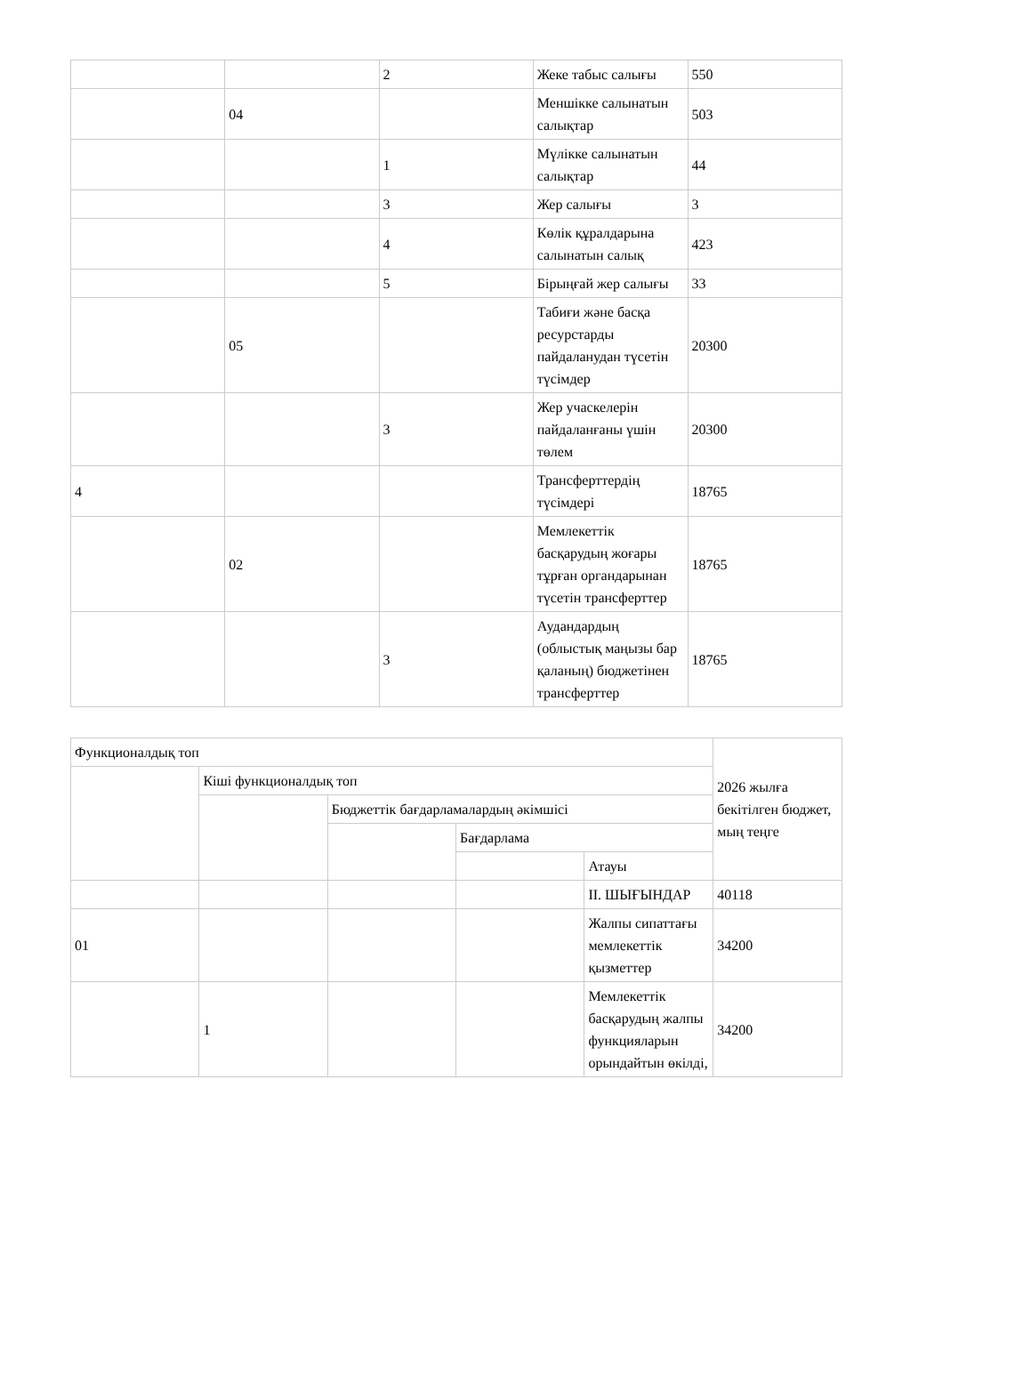| | | 2 | Жеке табыс салығы | 550 |
| | 04 | | Меншікке салынатын салықтар | 503 |
| | | 1 | Мүлікке салынатын салықтар | 44 |
| | | 3 | Жер салығы | 3 |
| | | 4 | Көлік құралдарына салынатын салық | 423 |
| | | 5 | Бірыңғай жер салығы | 33 |
| | 05 | | Табиғи және басқа ресурстарды пайдаланудан түсетін түсімдер | 20300 |
| | | 3 | Жер учаскелерін пайдаланғаны үшін төлем | 20300 |
| 4 | | | Трансферттердің түсімдері | 18765 |
| | 02 | | Мемлекеттік басқарудың жоғары тұрған органдарынан түсетін трансферттер | 18765 |
| | | 3 | Аудандардың (облыстық маңызы бар қаланың) бюджетінен трансферттер | 18765 |
| Функционалдық топ | | | | | 2026 жылға бекітілген бюджет, мың теңге |
| | Кіші функционалдық топ | | | | |
| | | Бюджеттік бағдарламалардың әкімшісі | | | |
| | | | Бағдарлама | | |
| | | | | Атауы | |
| | | | | II. ШЫҒЫНДАР | 40118 |
| 01 | | | | Жалпы сипаттағы мемлекеттік қызметтер | 34200 |
| | 1 | | | Мемлекеттік басқарудың жалпы функцияларын орындайтын өкілді, | 34200 |